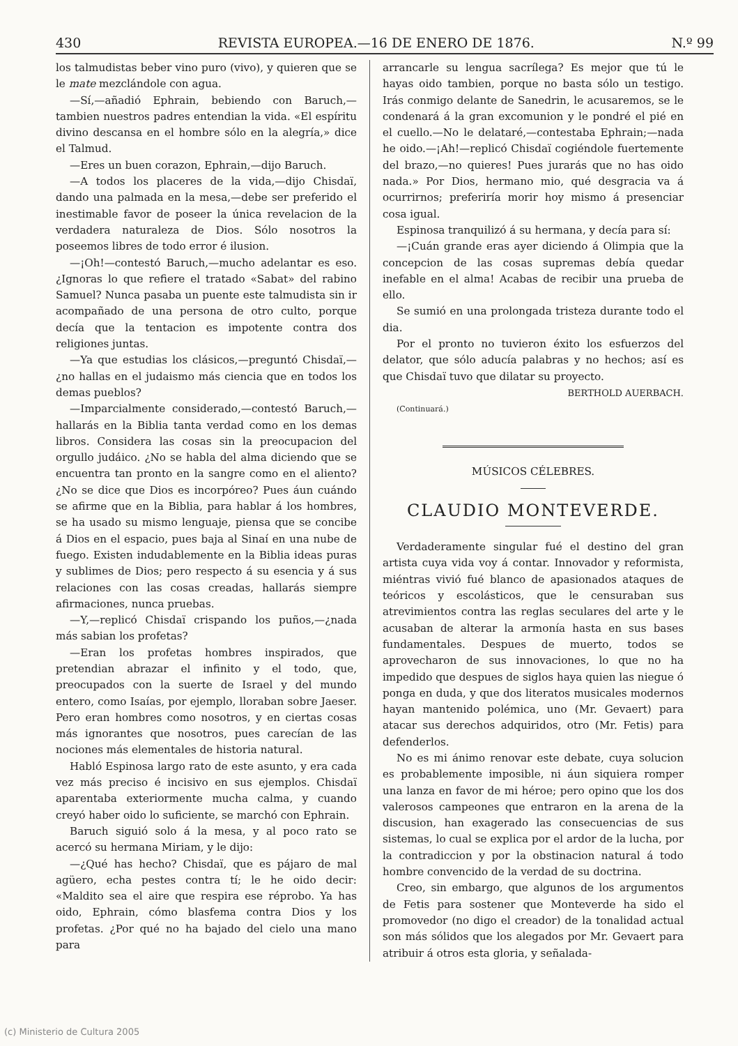430 REVISTA EUROPEA.—16 DE ENERO DE 1876. N.º 99
los talmudistas beber vino puro (vivo), y quieren que se le mate mezclándole con agua.
—Sí,—añadió Ephrain, bebiendo con Baruch,—tambien nuestros padres entendian la vida. «El espíritu divino descansa en el hombre sólo en la alegría,» dice el Talmud.
—Eres un buen corazon, Ephrain,—dijo Baruch.
—A todos los placeres de la vida,—dijo Chisdaï, dando una palmada en la mesa,—debe ser preferido el inestimable favor de poseer la única revelacion de la verdadera naturaleza de Dios. Sólo nosotros la poseemos libres de todo error é ilusion.
—¡Oh!—contestó Baruch,—mucho adelantar es eso. ¿Ignoras lo que refiere el tratado «Sabat» del rabino Samuel? Nunca pasaba un puente este talmudista sin ir acompañado de una persona de otro culto, porque decía que la tentacion es impotente contra dos religiones juntas.
—Ya que estudias los clásicos,—preguntó Chisdaï,—¿no hallas en el judaismo más ciencia que en todos los demas pueblos?
—Imparcialmente considerado,—contestó Baruch,—hallarás en la Biblia tanta verdad como en los demas libros. Considera las cosas sin la preocupacion del orgullo judáico. ¿No se habla del alma diciendo que se encuentra tan pronto en la sangre como en el aliento? ¿No se dice que Dios es incorpóreo? Pues áun cuándo se afirme que en la Biblia, para hablar á los hombres, se ha usado su mismo lenguaje, piensa que se concibe á Dios en el espacio, pues baja al Sinaí en una nube de fuego. Existen indudablemente en la Biblia ideas puras y sublimes de Dios; pero respecto á su esencia y á sus relaciones con las cosas creadas, hallarás siempre afirmaciones, nunca pruebas.
—Y,—replicó Chisdaï crispando los puños,—¿nada más sabian los profetas?
—Eran los profetas hombres inspirados, que pretendian abrazar el infinito y el todo, que, preocupados con la suerte de Israel y del mundo entero, como Isaías, por ejemplo, lloraban sobre Jaeser. Pero eran hombres como nosotros, y en ciertas cosas más ignorantes que nosotros, pues carecían de las nociones más elementales de historia natural.
Habló Espinosa largo rato de este asunto, y era cada vez más preciso é incisivo en sus ejemplos. Chisdaï aparentaba exteriormente mucha calma, y cuando creyó haber oido lo suficiente, se marchó con Ephrain.
Baruch siguió solo á la mesa, y al poco rato se acercó su hermana Miriam, y le dijo:
—¿Qué has hecho? Chisdaï, que es pájaro de mal agüero, echa pestes contra tí; le he oido decir: «Maldito sea el aire que respira ese réprobo. Ya has oido, Ephrain, cómo blasfema contra Dios y los profetas. ¿Por qué no ha bajado del cielo una mano para
arrancarle su lengua sacrílega? Es mejor que tú le hayas oido tambien, porque no basta sólo un testigo. Irás conmigo delante de Sanedrin, le acusaremos, se le condenará á la gran excomunion y le pondré el pié en el cuello.—No le delataré,—contestaba Ephrain;—nada he oido.—¡Ah!—replicó Chisdaï cogiéndole fuertemente del brazo,—no quieres! Pues jurarás que no has oido nada.» Por Dios, hermano mio, qué desgracia va á ocurrirnos; preferiría morir hoy mismo á presenciar cosa igual.
Espinosa tranquilizó á su hermana, y decía para sí:
—¡Cuán grande eras ayer diciendo á Olimpia que la concepcion de las cosas supremas debía quedar inefable en el alma! Acabas de recibir una prueba de ello.
Se sumió en una prolongada tristeza durante todo el dia.
Por el pronto no tuvieron éxito los esfuerzos del delator, que sólo aducía palabras y no hechos; así es que Chisdaï tuvo que dilatar su proyecto.
BERTHOLD AUERBACH.
(Continuará.)
MÚSICOS CÉLEBRES.
CLAUDIO MONTEVERDE.
Verdaderamente singular fué el destino del gran artista cuya vida voy á contar. Innovador y reformista, miéntras vivió fué blanco de apasionados ataques de teóricos y escolásticos, que le censuraban sus atrevimientos contra las reglas seculares del arte y le acusaban de alterar la armonía hasta en sus bases fundamentales. Despues de muerto, todos se aprovecharon de sus innovaciones, lo que no ha impedido que despues de siglos haya quien las niegue ó ponga en duda, y que dos literatos musicales modernos hayan mantenido polémica, uno (Mr. Gevaert) para atacar sus derechos adquiridos, otro (Mr. Fetis) para defenderlos.
No es mi ánimo renovar este debate, cuya solucion es probablemente imposible, ni áun siquiera romper una lanza en favor de mi héroe; pero opino que los dos valerosos campeones que entraron en la arena de la discusion, han exagerado las consecuencias de sus sistemas, lo cual se explica por el ardor de la lucha, por la contradiccion y por la obstinacion natural á todo hombre convencido de la verdad de su doctrina.
Creo, sin embargo, que algunos de los argumentos de Fetis para sostener que Monteverde ha sido el promovedor (no digo el creador) de la tonalidad actual son más sólidos que los alegados por Mr. Gevaert para atribuir á otros esta gloria, y señalada-
(c) Ministerio de Cultura 2005